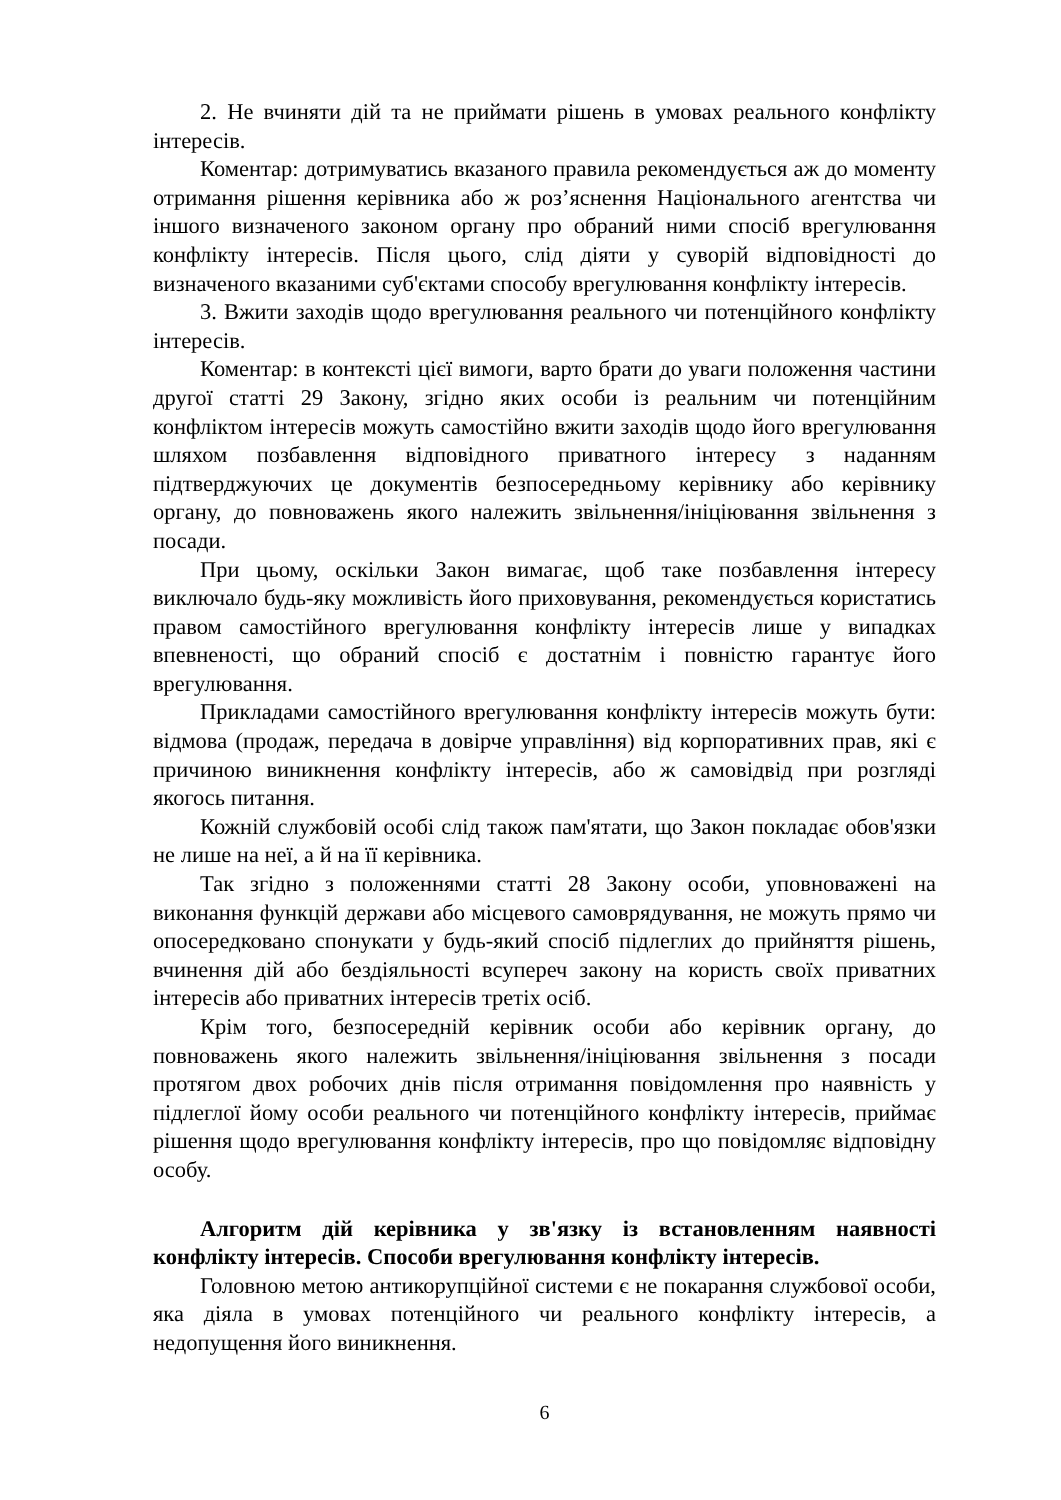2. Не вчиняти дій та не приймати рішень в умовах реального конфлікту інтересів.
Коментар: дотримуватись вказаного правила рекомендується аж до моменту отримання рішення керівника або ж роз’яснення Національного агентства чи іншого визначеного законом органу про обраний ними спосіб врегулювання конфлікту інтересів. Після цього, слід діяти у суворій відповідності до визначеного вказаними суб'єктами способу врегулювання конфлікту інтересів.
3. Вжити заходів щодо врегулювання реального чи потенційного конфлікту інтересів.
Коментар: в контексті цієї вимоги, варто брати до уваги положення частини другої статті 29 Закону, згідно яких особи із реальним чи потенційним конфліктом інтересів можуть самостійно вжити заходів щодо його врегулювання шляхом позбавлення відповідного приватного інтересу з наданням підтверджуючих це документів безпосередньому керівнику або керівнику органу, до повноважень якого належить звільнення/ініціювання звільнення з посади.
При цьому, оскільки Закон вимагає, щоб таке позбавлення інтересу виключало будь-яку можливість його приховування, рекомендується користатись правом самостійного врегулювання конфлікту інтересів лише у випадках впевненості, що обраний спосіб є достатнім і повністю гарантує його врегулювання.
Прикладами самостійного врегулювання конфлікту інтересів можуть бути: відмова (продаж, передача в довірче управління) від корпоративних прав, які є причиною виникнення конфлікту інтересів, або ж самовідвід при розгляді якогось питання.
Кожній службовій особі слід також пам'ятати, що Закон покладає обов'язки не лише на неї, а й на її керівника.
Так згідно з положеннями статті 28 Закону особи, уповноважені на виконання функцій держави або місцевого самоврядування, не можуть прямо чи опосередковано спонукати у будь-який спосіб підлеглих до прийняття рішень, вчинення дій або бездіяльності всупереч закону на користь своїх приватних інтересів або приватних інтересів третіх осіб.
Крім того, безпосередній керівник особи або керівник органу, до повноважень якого належить звільнення/ініціювання звільнення з посади протягом двох робочих днів після отримання повідомлення про наявність у підлеглої йому особи реального чи потенційного конфлікту інтересів, приймає рішення щодо врегулювання конфлікту інтересів, про що повідомляє відповідну особу.
Алгоритм дій керівника у зв'язку із встановленням наявності конфлікту інтересів. Способи врегулювання конфлікту інтересів.
Головною метою антикорупційної системи є не покарання службової особи, яка діяла в умовах потенційного чи реального конфлікту інтересів, а недопущення його виникнення.
6